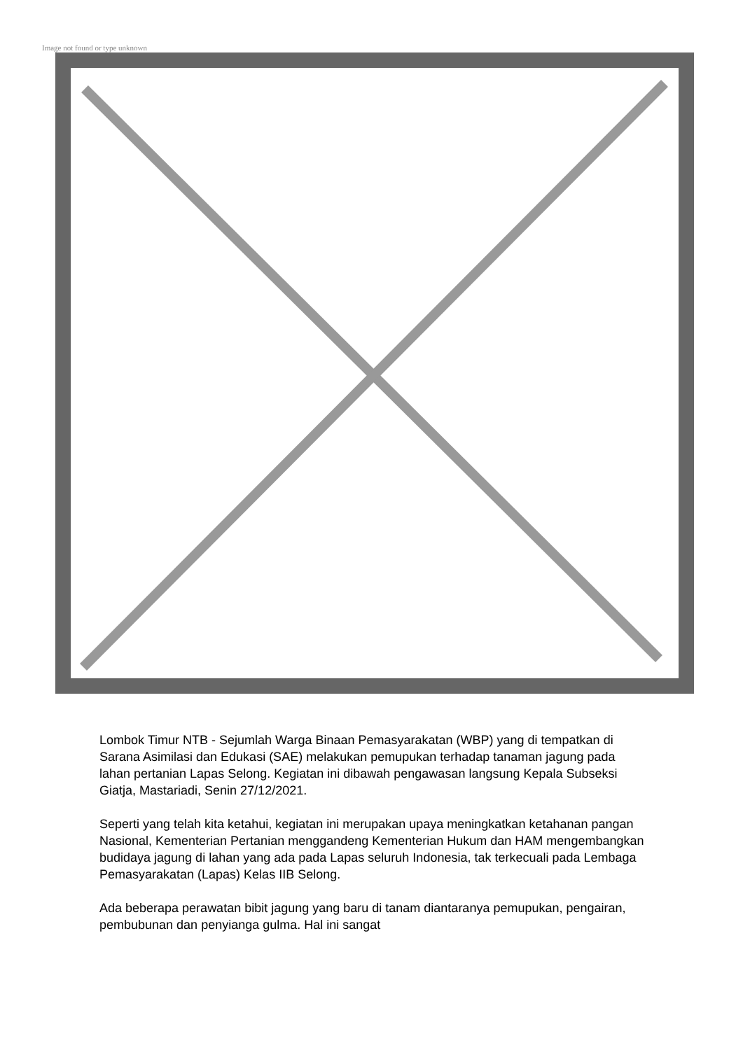Image not found or type unknown
Lombok Timur NTB - Sejumlah Warga Binaan Pemasyarakatan (WBP) yang di tempatkan di Sarana Asimilasi dan Edukasi (SAE) melakukan pemupukan terhadap tanaman jagung pada lahan pertanian Lapas Selong. Kegiatan ini dibawah pengawasan langsung Kepala Subseksi Giatja, Mastariadi, Senin 27/12/2021.
Seperti yang telah kita ketahui, kegiatan ini merupakan upaya meningkatkan ketahanan pangan Nasional, Kementerian Pertanian menggandeng Kementerian Hukum dan HAM mengembangkan budidaya jagung di lahan yang ada pada Lapas seluruh Indonesia, tak terkecuali pada Lembaga Pemasyarakatan (Lapas) Kelas IIB Selong.
Ada beberapa perawatan bibit jagung yang baru di tanam diantaranya pemupukan, pengairan, pembubunan dan penyianga gulma. Hal ini sangat